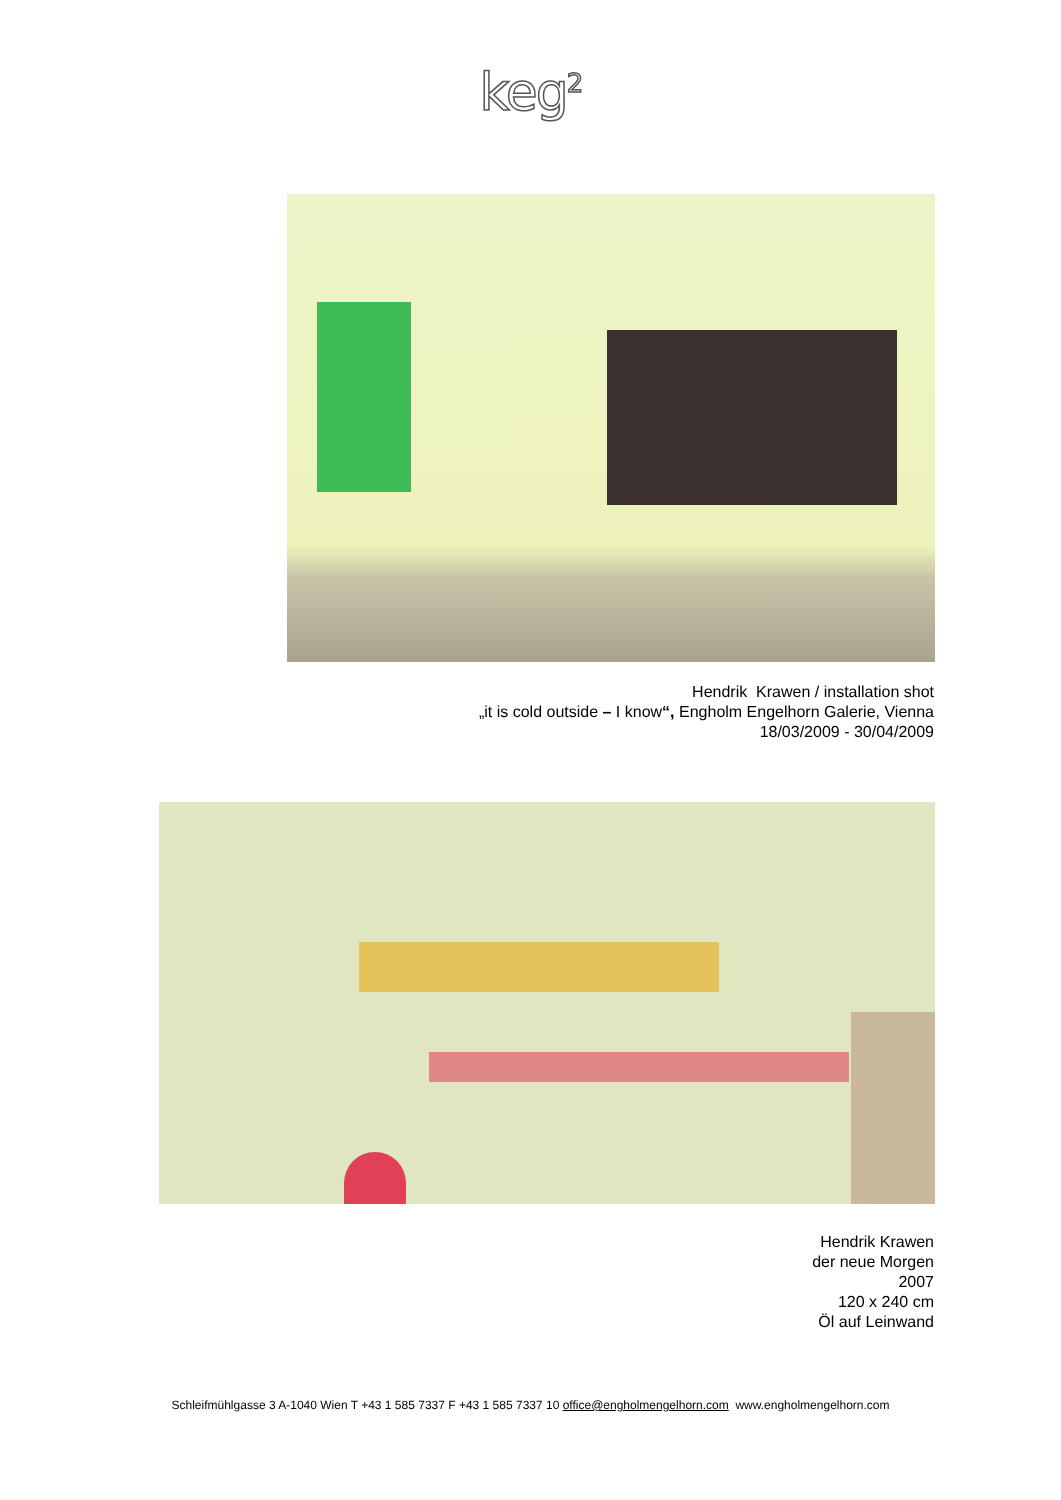keg<sup>2</sup>
Hendrik Krawen / installation shot
„it is cold outside – I know“, Engholm Engelhorn Galerie, Vienna
18/03/2009 - 30/04/2009
Hendrik Krawen
der neue Morgen
2007
120 x 240 cm
Öl auf Leinwand
Schleifmühlgasse 3 A-1040 Wien T +43 1 585 7337 F +43 1 585 7337 10 office@engholmengelhorn.com www.engholmengelhorn.com